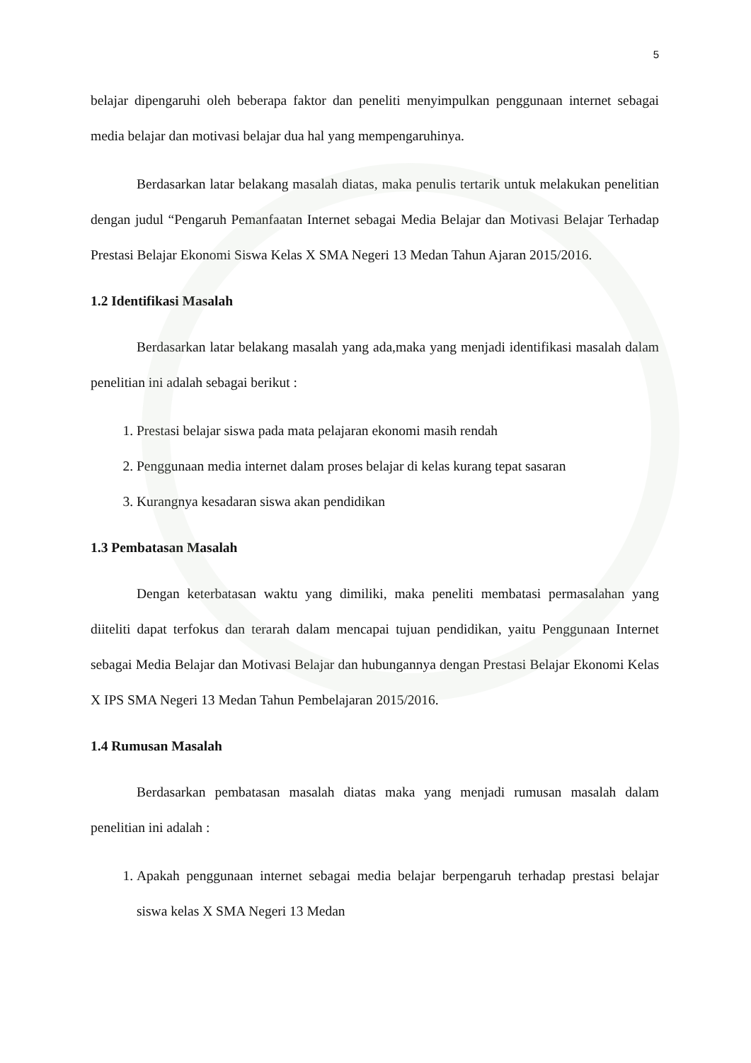5
belajar dipengaruhi oleh beberapa faktor dan peneliti menyimpulkan penggunaan internet sebagai media belajar dan motivasi belajar dua hal yang mempengaruhinya.
Berdasarkan latar belakang masalah diatas, maka penulis tertarik untuk melakukan penelitian dengan judul “Pengaruh Pemanfaatan Internet sebagai Media Belajar dan Motivasi Belajar Terhadap Prestasi Belajar Ekonomi Siswa Kelas X SMA Negeri 13 Medan Tahun Ajaran 2015/2016.
1.2 Identifikasi Masalah
Berdasarkan latar belakang masalah yang ada,maka yang menjadi identifikasi masalah dalam penelitian ini adalah sebagai berikut :
1. Prestasi belajar siswa pada mata pelajaran ekonomi masih rendah
2. Penggunaan media internet dalam proses belajar di kelas kurang tepat sasaran
3. Kurangnya kesadaran siswa akan pendidikan
1.3 Pembatasan Masalah
Dengan keterbatasan waktu yang dimiliki, maka peneliti membatasi permasalahan yang diiteliti dapat terfokus dan terarah dalam mencapai tujuan pendidikan, yaitu Penggunaan Internet sebagai Media Belajar dan Motivasi Belajar dan hubungannya dengan Prestasi Belajar Ekonomi Kelas X IPS SMA Negeri 13 Medan Tahun Pembelajaran 2015/2016.
1.4 Rumusan Masalah
Berdasarkan pembatasan masalah diatas maka yang menjadi rumusan masalah dalam penelitian ini adalah :
1. Apakah penggunaan internet sebagai media belajar berpengaruh terhadap prestasi belajar siswa kelas X SMA Negeri 13 Medan